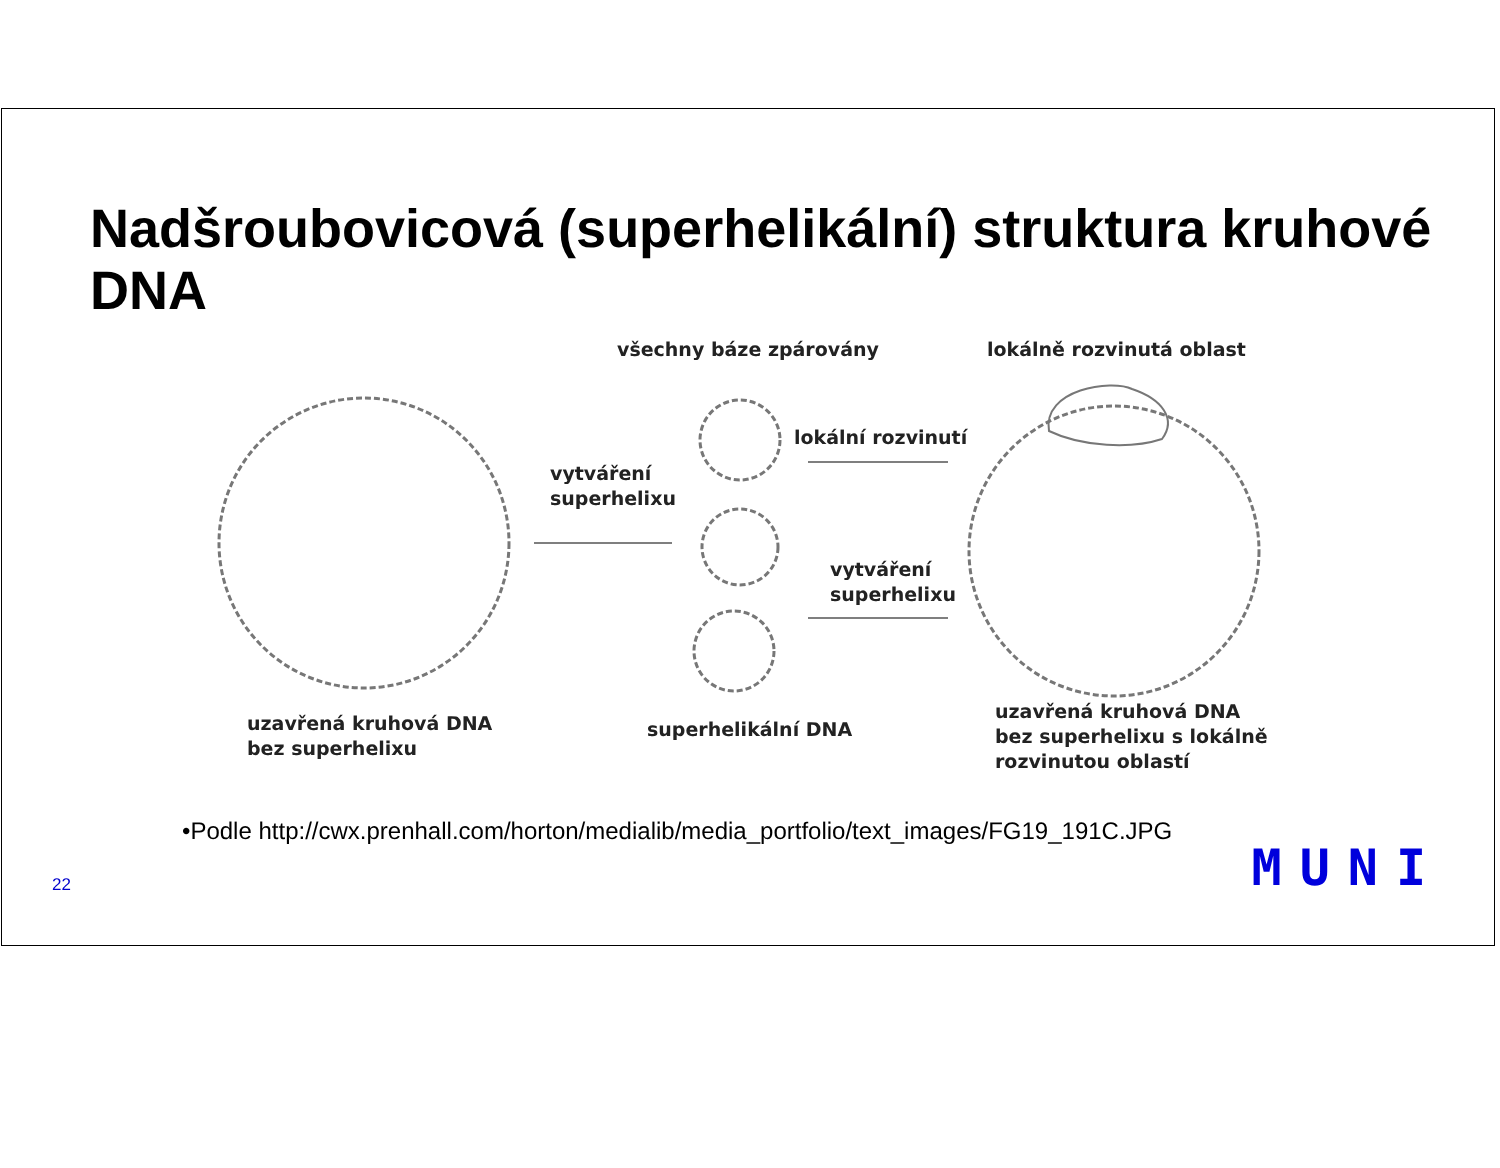Nadšroubovicová (superhelikální) struktura kruhové DNA
všechny báze zpárovány lokálně rozvinutá oblast
lokální rozvinutí
vytváření
superhelixu
vytváření
superhelixu
uzavřená kruhová DNA
bez superhelixu
superhelikální DNA
uzavřená kruhová DNA
bez superhelixu s lokálně
rozvinutou oblastí
•Podle http://cwx.prenhall.com/horton/medialib/media_portfolio/text_images/FG19_191C.JPG
22 MUNI